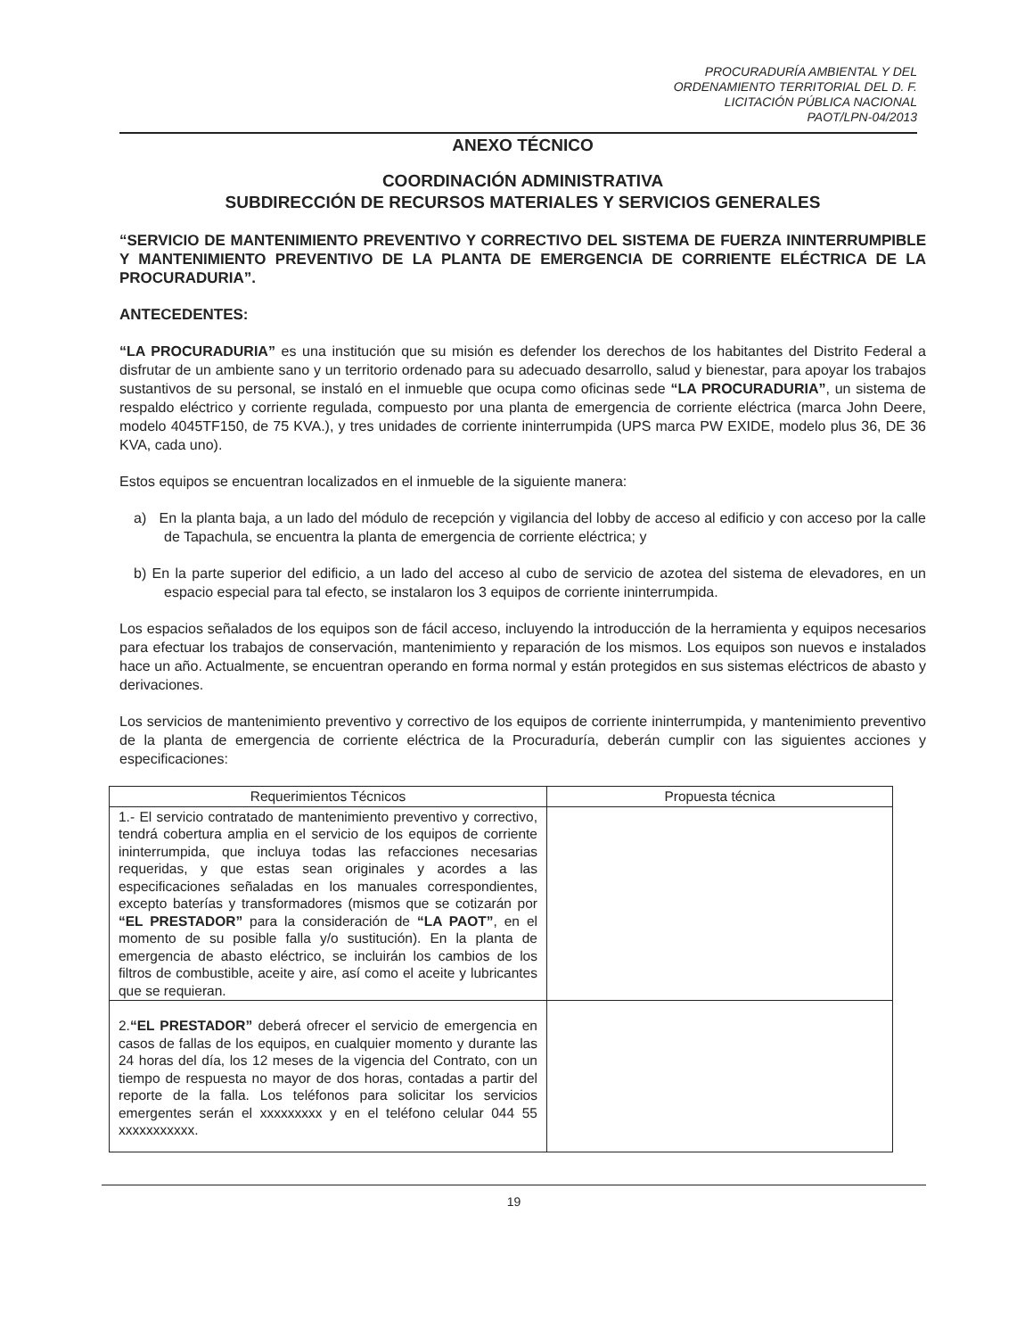PROCURADURÍA AMBIENTAL Y DEL
ORDENAMIENTO TERRITORIAL DEL D. F.
LICITACIÓN PÚBLICA NACIONAL
PAOT/LPN-04/2013
ANEXO TÉCNICO
COORDINACIÓN ADMINISTRATIVA
SUBDIRECCIÓN DE RECURSOS MATERIALES Y SERVICIOS GENERALES
“SERVICIO DE MANTENIMIENTO PREVENTIVO Y CORRECTIVO DEL SISTEMA DE FUERZA ININTERRUMPIBLE Y MANTENIMIENTO PREVENTIVO DE LA PLANTA DE EMERGENCIA DE CORRIENTE ELÉCTRICA DE LA PROCURADURIA”.
ANTECEDENTES:
“LA PROCURADURIA” es una institución que su misión es defender los derechos de los habitantes del Distrito Federal a disfrutar de un ambiente sano y un territorio ordenado para su adecuado desarrollo, salud y bienestar, para apoyar los trabajos sustantivos de su personal, se instaló en el inmueble que ocupa como oficinas sede “LA PROCURADURIA”, un sistema de respaldo eléctrico y corriente regulada, compuesto por una planta de emergencia de corriente eléctrica (marca John Deere, modelo 4045TF150, de 75 KVA.), y tres unidades de corriente ininterrumpida (UPS marca PW EXIDE, modelo plus 36, DE 36 KVA, cada uno).
Estos equipos se encuentran localizados en el inmueble de la siguiente manera:
a) En la planta baja, a un lado del módulo de recepción y vigilancia del lobby de acceso al edificio y con acceso por la calle de Tapachula, se encuentra la planta de emergencia de corriente eléctrica; y
b) En la parte superior del edificio, a un lado del acceso al cubo de servicio de azotea del sistema de elevadores, en un espacio especial para tal efecto, se instalaron los 3 equipos de corriente ininterrumpida.
Los espacios señalados de los equipos son de fácil acceso, incluyendo la introducción de la herramienta y equipos necesarios para efectuar los trabajos de conservación, mantenimiento y reparación de los mismos. Los equipos son nuevos e instalados hace un año. Actualmente, se encuentran operando en forma normal y están protegidos en sus sistemas eléctricos de abasto y derivaciones.
Los servicios de mantenimiento preventivo y correctivo de los equipos de corriente ininterrumpida, y mantenimiento preventivo de la planta de emergencia de corriente eléctrica de la Procuraduría, deberán cumplir con las siguientes acciones y especificaciones:
| Requerimientos Técnicos | Propuesta técnica |
| --- | --- |
| 1.- El servicio contratado de mantenimiento preventivo y correctivo, tendrá cobertura amplia en el servicio de los equipos de corriente ininterrumpida, que incluya todas las refacciones necesarias requeridas, y que estas sean originales y acordes a las especificaciones señaladas en los manuales correspondientes, excepto baterías y transformadores (mismos que se cotizarán por “EL PRESTADOR” para la consideración de “LA PAOT” , en el momento de su posible falla y/o sustitución). En la planta de emergencia de abasto eléctrico, se incluirán los cambios de los filtros de combustible, aceite y aire, así como el aceite y lubricantes que se requieran. | |
| 2. “EL PRESTADOR” deberá ofrecer el servicio de emergencia en casos de fallas de los equipos, en cualquier momento y durante las 24 horas del día, los 12 meses de la vigencia del Contrato, con un tiempo de respuesta no mayor de dos horas, contadas a partir del reporte de la falla. Los teléfonos para solicitar los servicios emergentes serán el xxxxxxxxx y en el teléfono celular 044 55 xxxxxxxxxxx. | |
19